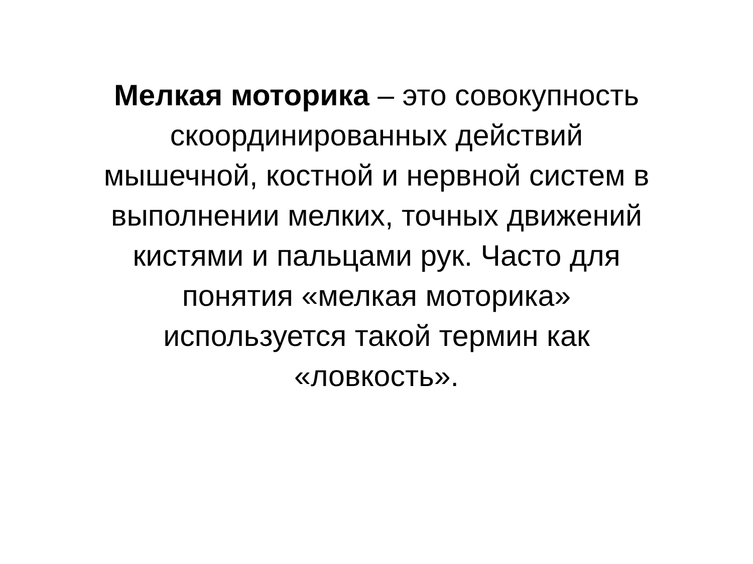Мелкая моторика – это совокупность
скоординированных действий
мышечной, костной и нервной систем в
выполнении мелких, точных движений
кистями и пальцами рук. Часто для
понятия «мелкая моторика»
используется такой термин как
«ловкость».